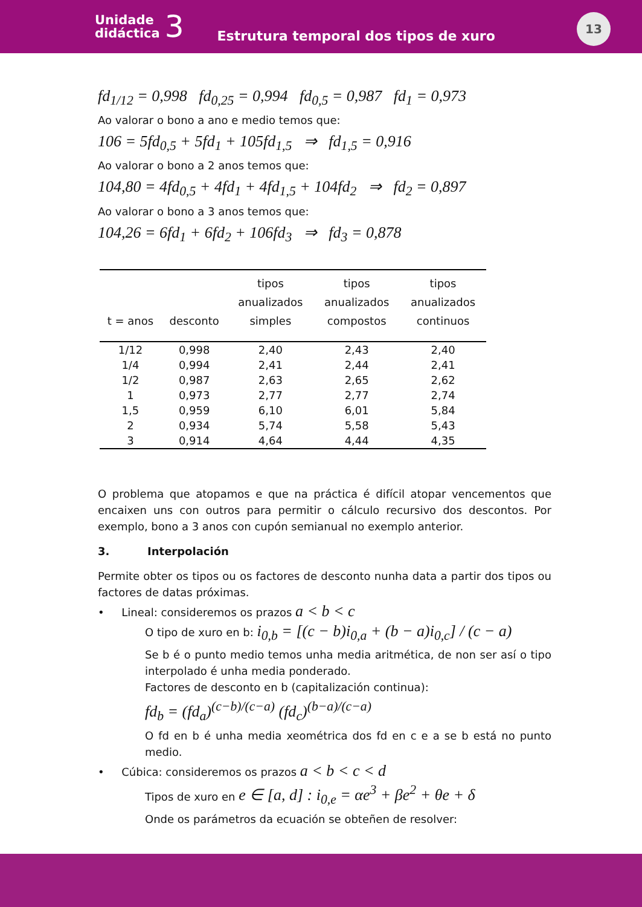Unidade
didáctica
3
Estrutura temporal dos tipos de xuro
13
fd<sub>1/12</sub> = 0,998 fd<sub>0,25</sub> = 0,994 fd<sub>0,5</sub> = 0,987 fd<sub>1</sub> = 0,973
Ao valorar o bono a ano e medio temos que:
106 = 5fd<sub>0,5</sub> + 5fd<sub>1</sub> + 105fd<sub>1,5</sub> ⇒ fd<sub>1,5</sub> = 0,916
Ao valorar o bono a 2 anos temos que:
104,80 = 4fd<sub>0,5</sub> + 4fd<sub>1</sub> + 4fd<sub>1,5</sub> + 104fd<sub>2</sub> ⇒ fd<sub>2</sub> = 0,897
Ao valorar o bono a 3 anos temos que:
104,26 = 6fd<sub>1</sub> + 6fd<sub>2</sub> + 106fd<sub>3</sub> ⇒ fd<sub>3</sub> = 0,878
| t = anos | desconto | tipos anualizados simples | tipos anualizados compostos | tipos anualizados continuos |
| --- | --- | --- | --- | --- |
| 1/12 | 0,998 | 2,40 | 2,43 | 2,40 |
| 1/4 | 0,994 | 2,41 | 2,44 | 2,41 |
| 1/2 | 0,987 | 2,63 | 2,65 | 2,62 |
| 1 | 0,973 | 2,77 | 2,77 | 2,74 |
| 1,5 | 0,959 | 6,10 | 6,01 | 5,84 |
| 2 | 0,934 | 5,74 | 5,58 | 5,43 |
| 3 | 0,914 | 4,64 | 4,44 | 4,35 |
O problema que atopamos e que na práctica é difícil atopar vencementos que encaixen uns con outros para permitir o cálculo recursivo dos descontos. Por exemplo, bono a 3 anos con cupón semianual no exemplo anterior.
3. Interpolación
Permite obter os tipos ou os factores de desconto nunha data a partir dos tipos ou factores de datas próximas.
• Lineal: consideremos os prazos a < b < c
O tipo de xuro en b: i<sub>0,b</sub> = [(c − b)i<sub>0,a</sub> + (b − a)i<sub>0,c</sub>] / (c − a)
Se b é o punto medio temos unha media aritmética, de non ser así o tipo interpolado é unha media ponderado.
Factores de desconto en b (capitalización continua):
fd<sub>b</sub> = (fd<sub>a</sub>)<sup>(c−b)/(c−a)</sup> (fd<sub>c</sub>)<sup>(b−a)/(c−a)</sup>
O fd en b é unha media xeométrica dos fd en c e a se b está no punto medio.
• Cúbica: consideremos os prazos a < b < c < d
Tipos de xuro en e ∈ [a, d] : i<sub>0,e</sub> = αe<sup>3</sup> + βe<sup>2</sup> + θe + δ
Onde os parámetros da ecuación se obteñen de resolver: